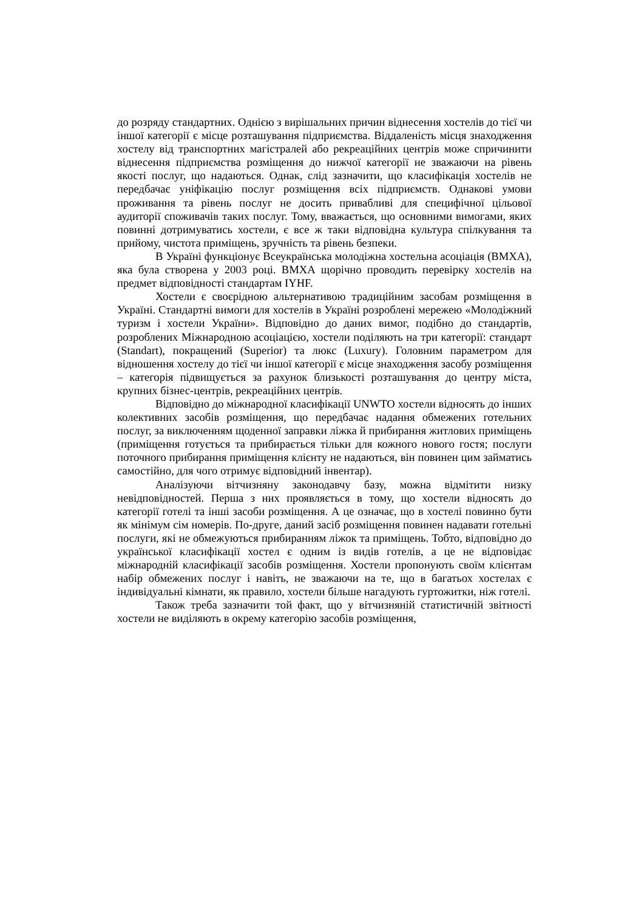до розряду стандартних. Однією з вирішальних причин віднесення хостелів до тієї чи іншої категорії є місце розташування підприємства. Віддаленість місця знаходження хостелу від транспортних магістралей або рекреаційних центрів може спричинити віднесення підприємства розміщення до нижчої категорії не зважаючи на рівень якості послуг, що надаються. Однак, слід зазначити, що класифікація хостелів не передбачає уніфікацію послуг розміщення всіх підприємств. Однакові умови проживання та рівень послуг не досить привабливі для специфічної цільової аудиторії споживачів таких послуг. Тому, вважається, що основними вимогами, яких повинні дотримуватись хостели, є все ж таки відповідна культура спілкування та прийому, чистота приміщень, зручність та рівень безпеки.
В Україні функціонує Всеукраїнська молодіжна хостельна асоціація (ВМХА), яка була створена у 2003 році. ВМХА щорічно проводить перевірку хостелів на предмет відповідності стандартам IYHF.
Хостели є своєрідною альтернативою традиційним засобам розміщення в Україні. Стандартні вимоги для хостелів в Україні розроблені мережею «Молодіжний туризм і хостели України». Відповідно до даних вимог, подібно до стандартів, розроблених Міжнародною асоціацією, хостели поділяють на три категорії: стандарт (Standart), покращений (Superior) та люкс (Luxury). Головним параметром для відношення хостелу до тієї чи іншої категорії є місце знаходження засобу розміщення – категорія підвищується за рахунок близькості розташування до центру міста, крупних бізнес-центрів, рекреаційних центрів.
Відповідно до міжнародної класифікації UNWTO хостели відносять до інших колективних засобів розміщення, що передбачає надання обмежених готельних послуг, за виключенням щоденної заправки ліжка й прибирання житлових приміщень (приміщення готується та прибирається тільки для кожного нового гостя; послуги поточного прибирання приміщення клієнту не надаються, він повинен цим займатись самостійно, для чого отримує відповідний інвентар).
Аналізуючи вітчизняну законодавчу базу, можна відмітити низку невідповідностей. Перша з них проявляється в тому, що хостели відносять до категорії готелі та інші засоби розміщення. А це означає, що в хостелі повинно бути як мінімум сім номерів. По-друге, даний засіб розміщення повинен надавати готельні послуги, які не обмежуються прибиранням ліжок та приміщень. Тобто, відповідно до української класифікації хостел є одним із видів готелів, а це не відповідає міжнародній класифікації засобів розміщення. Хостели пропонують своїм клієнтам набір обмежених послуг і навіть, не зважаючи на те, що в багатьох хостелах є індивідуальні кімнати, як правило, хостели більше нагадують гуртожитки, ніж готелі.
Також треба зазначити той факт, що у вітчизняній статистичній звітності хостели не виділяють в окрему категорію засобів розміщення,